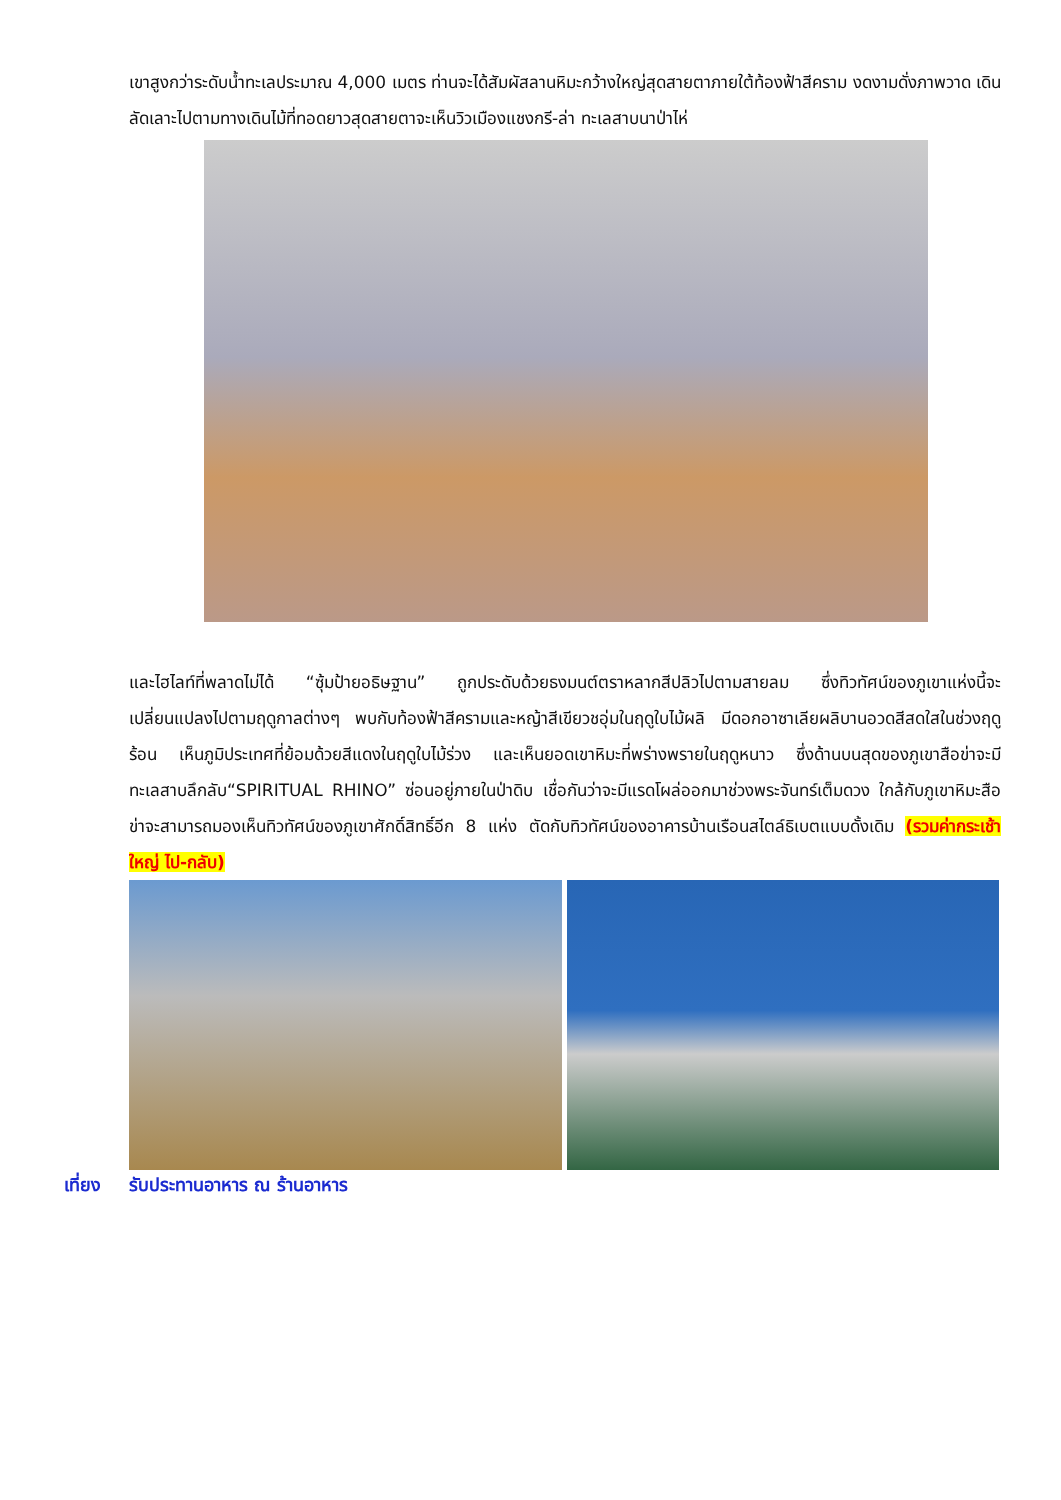เขาสูงกว่าระดับน้ำทะเลประมาณ 4,000 เมตร ท่านจะได้สัมผัสลานหิมะกว้างใหญ่สุดสายตาภายใต้ท้องฟ้าสีคราม งดงามดั่งภาพวาด เดินลัดเลาะไปตามทางเดินไม้ที่ทอดยาวสุดสายตาจะเห็นวิวเมืองแชงกรี-ล่า ทะเลสาบนาป่าไห่
และไฮไลท์ที่พลาดไม่ได้ “ซุ้มป้ายอธิษฐาน” ถูกประดับด้วยธงมนต์ตราหลากสีปลิวไปตามสายลม ซึ่งทิวทัศน์ของภูเขาแห่งนี้จะเปลี่ยนแปลงไปตามฤดูกาลต่างๆ พบกับท้องฟ้าสีครามและหญ้าสีเขียวชอุ่มในฤดูใบไม้ผลิ มีดอกอาซาเลียผลิบานอวดสีสดใสในช่วงฤดูร้อน เห็นภูมิประเทศที่ย้อมด้วยสีแดงในฤดูใบไม้ร่วง และเห็นยอดเขาหิมะที่พร่างพรายในฤดูหนาว ซึ่งด้านบนสุดของภูเขาสือข่าจะมีทะเลสาบลึกลับ“SPIRITUAL RHINO” ซ่อนอยู่ภายในป่าดิบ เชื่อกันว่าจะมีแรดโผล่ออกมาช่วงพระจันทร์เต็มดวง ใกล้กับภูเขาหิมะสือข่าจะสามารถมองเห็นทิวทัศน์ของภูเขาศักดิ์สิทธิ์อีก 8 แห่ง ตัดกับทิวทัศน์ของอาคารบ้านเรือนสไตล์ธิเบตแบบดั้งเดิม (รวมค่ากระเช้าใหญ่ ไป-กลับ)
เที่ยง รับประทานอาหาร ณ ร้านอาหาร